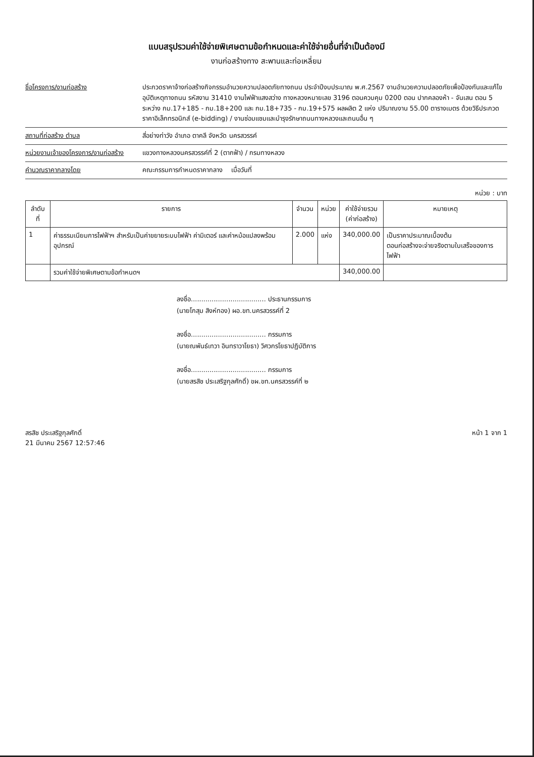แบบสรุปรวมค่าใช้จ่ายพิเศษตามข้อกำหนดและค่าใช้จ่ายอื่นที่จำเป็นต้องมี
งานก่อสร้างทาง สะพานและท่อเหลี่ยม
ชื่อโครงการ/งานก่อสร้าง ประกวดราคาจ้างก่อสร้างกิจกรรมอำนวยความปลอดภัยทางถนน ประจำปีงบประมาณ พ.ศ.2567 งานอำนวยความปลอดภัยเพื่อป้องกันและแก้ไขอุบัติเหตุทางถนน รหัสงาน 31410 งานไฟฟ้าแสงสว่าง ทางหลวงหมายเลข 3196 ตอนควบคุม 0200 ตอน ปากคลองห้า - จันเสน ตอน 5 ระหว่าง กม.17+185 - กม.18+200 และ กม.18+735 - กม.19+575 ผลผลิต 2 แห่ง ปริมาณงาน 55.00 ตารางเมตร ด้วยวิธีประกวดราคาอิเล็กทรอนิกส์ (e-bidding) / งานซ่อมแซมและบำรุงรักษาถนนทางหลวงและถนนอื่น ๆ
สถานที่ก่อสร้าง ตำบล สี่อย่างท่าวัง อำเภอ ตาคลี จังหวัด นครสวรรค์
หน่วยงานเจ้าของโครงการ/งานก่อสร้าง
แขวงทางหลวงนครสวรรค์ที่ 2 (ตากฟ้า) / กรมทางหลวง
คำนวณราคากลางโดย คณะกรรมการกำหนดราคากลาง เมื่อวันที่
หน่วย : บาท
| ลำดับที่ | รายการ | จำนวน | หน่วย | ค่าใช้จ่ายรวม (ค่าก่อสร้าง) | หมายเหตุ |
| --- | --- | --- | --- | --- | --- |
| 1 | ค่าธรรมเนียมการไฟฟ้าฯ สำหรับเป็นค่าขยายระบบไฟฟ้า ค่ามิเตอร์ และค่าหม้อแปลงพร้อมอุปกรณ์ | 2.000 | แห่ง | 340,000.00 | เป็นราคาประมาณเบื้องต้น ตอนก่อสร้างจะจ่ายจริงตามใบเสร็จของการไฟฟ้า |
| | รวมค่าใช้จ่ายพิเศษตามข้อกำหนดฯ | | | 340,000.00 | |
ลงชื่อ.................................... ประธานกรรมการ
(นายโกสุม สิงห์ทอง) ผอ.ขท.นครสวรรค์ที่ 2
ลงชื่อ.................................... กรรมการ
(นายณพันธ์เทวา อินทราวาโยธา) วิศวกรโยธาปฏิบัติการ
ลงชื่อ.................................... กรรมการ
(นายสรสิช ประเสริฐกุลศักดิ์) ขผ.ขท.นครสวรรค์ที่ ๒
สรสิช ประเสริฐกุลศักดิ์
21 มีนาคม 2567 12:57:46
หน้า 1 จาก 1